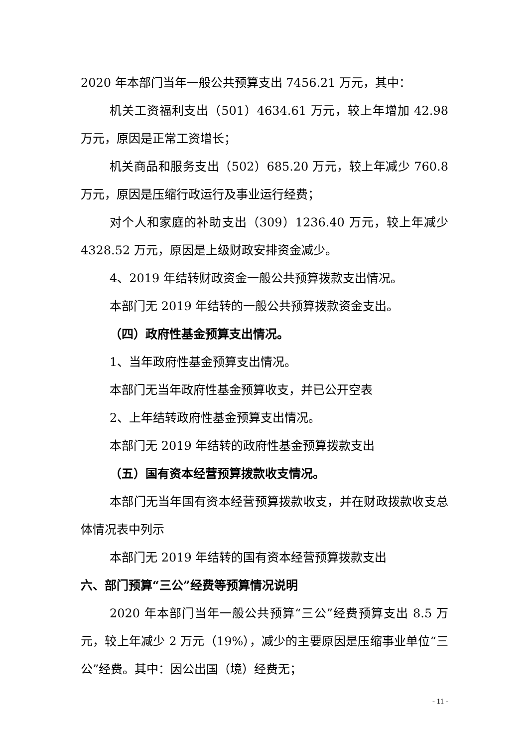2020 年本部门当年一般公共预算支出 7456.21 万元，其中：
机关工资福利支出（501）4634.61 万元，较上年增加 42.98 万元，原因是正常工资增长；
机关商品和服务支出（502）685.20 万元，较上年减少 760.8 万元，原因是压缩行政运行及事业运行经费；
对个人和家庭的补助支出（309）1236.40 万元，较上年减少 4328.52 万元，原因是上级财政安排资金减少。
4、2019 年结转财政资金一般公共预算拨款支出情况。
本部门无 2019 年结转的一般公共预算拨款资金支出。
（四）政府性基金预算支出情况。
1、当年政府性基金预算支出情况。
本部门无当年政府性基金预算收支，并已公开空表
2、上年结转政府性基金预算支出情况。
本部门无 2019 年结转的政府性基金预算拨款支出
（五）国有资本经营预算拨款收支情况。
本部门无当年国有资本经营预算拨款收支，并在财政拨款收支总体情况表中列示
本部门无 2019 年结转的国有资本经营预算拨款支出
六、部门预算“三公”经费等预算情况说明
2020 年本部门当年一般公共预算“三公”经费预算支出 8.5 万元，较上年减少 2 万元（19%），减少的主要原因是压缩事业单位“三公”经费。其中：因公出国（境）经费无；
- 11 -